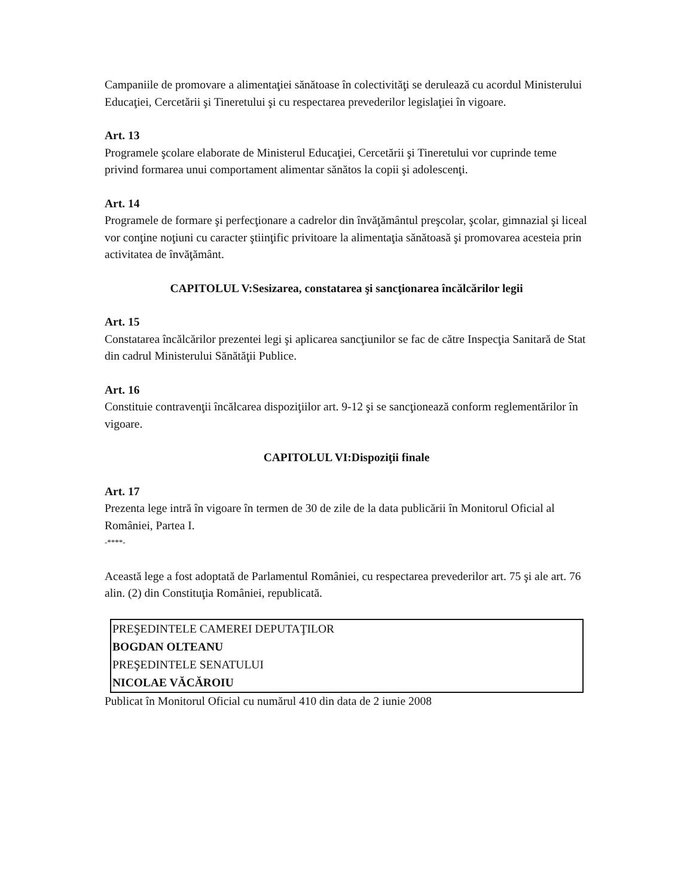Campaniile de promovare a alimentaţiei sănătoase în colectivităţi se derulează cu acordul Ministerului Educaţiei, Cercetării şi Tineretului şi cu respectarea prevederilor legislaţiei în vigoare.
Art. 13
Programele şcolare elaborate de Ministerul Educaţiei, Cercetării şi Tineretului vor cuprinde teme privind formarea unui comportament alimentar sănătos la copii şi adolescenţi.
Art. 14
Programele de formare şi perfecţionare a cadrelor din învăţământul preşcolar, şcolar, gimnazial şi liceal vor conţine noţiuni cu caracter ştiinţific privitoare la alimentaţia sănătoasă şi promovarea acesteia prin activitatea de învăţământ.
CAPITOLUL V:Sesizarea, constatarea şi sancţionarea încălcărilor legii
Art. 15
Constatarea încălcărilor prezentei legi şi aplicarea sancţiunilor se fac de către Inspecţia Sanitară de Stat din cadrul Ministerului Sănătăţii Publice.
Art. 16
Constituie contravenţii încălcarea dispoziţiilor art. 9-12 şi se sancţionează conform reglementărilor în vigoare.
CAPITOLUL VI:Dispoziţii finale
Art. 17
Prezenta lege intră în vigoare în termen de 30 de zile de la data publicării în Monitorul Oficial al României, Partea I.
-****-
Această lege a fost adoptată de Parlamentul României, cu respectarea prevederilor art. 75 şi ale art. 76 alin. (2) din Constituţia României, republicată.
| PREŞEDINTELE CAMEREI DEPUTAŢILOR |
| BOGDAN OLTEANU |
| PREŞEDINTELE SENATULUI |
| NICOLAE VĂCĂROIU |
Publicat în Monitorul Oficial cu numărul 410 din data de 2 iunie 2008